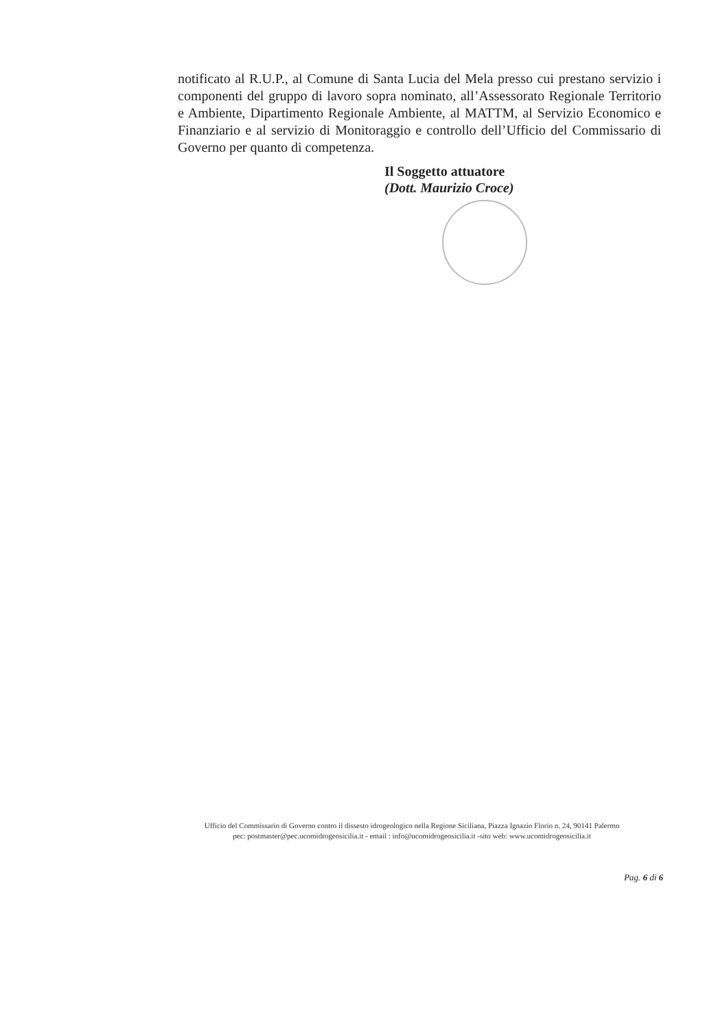notificato al R.U.P., al Comune di Santa Lucia del Mela presso cui prestano servizio i componenti del gruppo di lavoro sopra nominato, all’Assessorato Regionale Territorio e Ambiente, Dipartimento Regionale Ambiente, al MATTM, al Servizio Economico e Finanziario e al servizio di Monitoraggio e controllo dell’Ufficio del Commissario di Governo per quanto di competenza.
Il Soggetto attuatore
(Dott. Maurizio Croce)
Ufficio del Commissario di Governo contro il dissesto idrogeologico nella Regione Siciliana, Piazza Ignazio Florio n. 24, 90141 Palermo
pec: postmaster@pec.ucomidrogeosicilia.it - email : info@ucomidrogeosicilia.it -sito web: www.ucomidrogeosicilia.it
Pag. 6 di 6